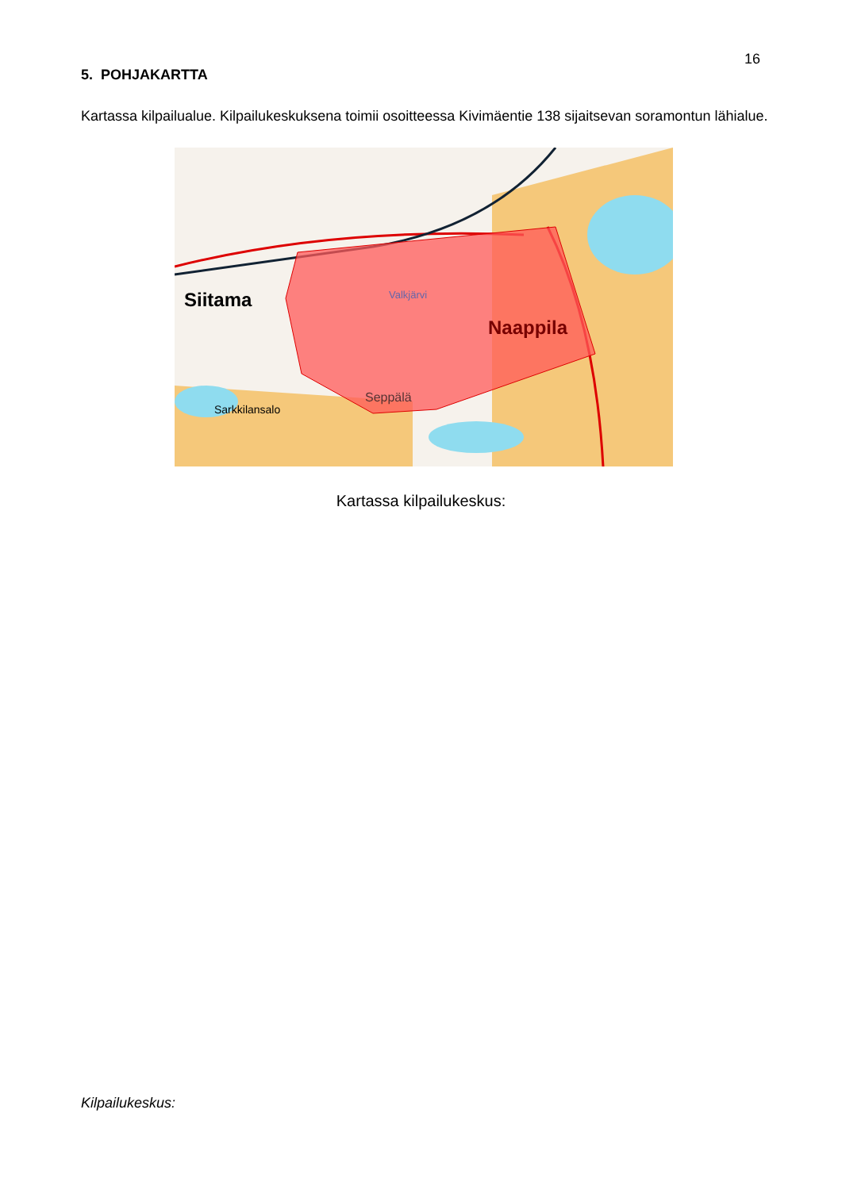16
5. POHJAKARTTA
Kartassa kilpailualue. Kilpailukeskuksena toimii osoitteessa Kivimäentie 138 sijaitsevan soramontun lähialue.
Siitama
Naappila
Seppälä
Sarkkilansalo
Valkjärvi
Kartassa kilpailukeskus:
Kilpailukeskus: